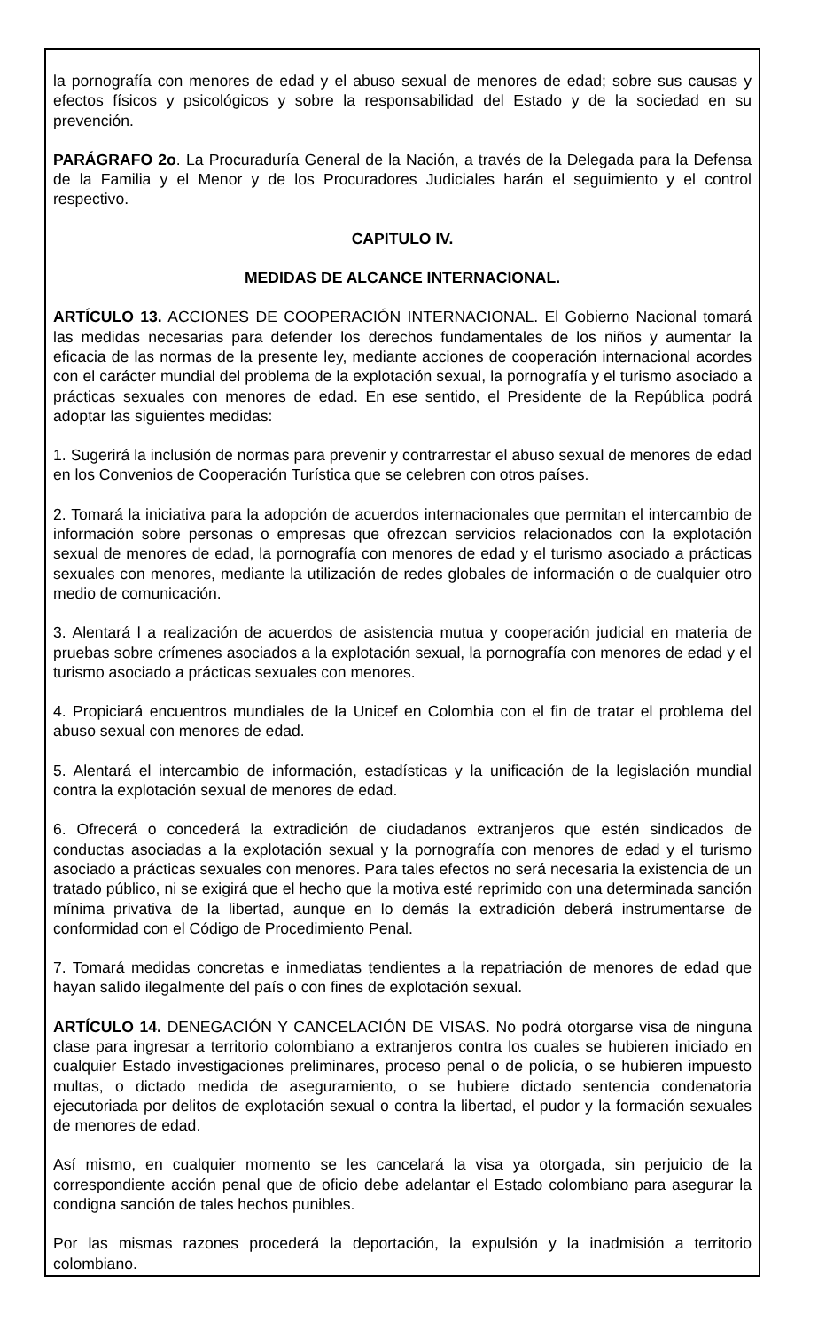la pornografía con menores de edad y el abuso sexual de menores de edad; sobre sus causas y efectos físicos y psicológicos y sobre la responsabilidad del Estado y de la sociedad en su prevención.
PARÁGRAFO 2o. La Procuraduría General de la Nación, a través de la Delegada para la Defensa de la Familia y el Menor y de los Procuradores Judiciales harán el seguimiento y el control respectivo.
CAPITULO IV.
MEDIDAS DE ALCANCE INTERNACIONAL.
ARTÍCULO 13. ACCIONES DE COOPERACIÓN INTERNACIONAL. El Gobierno Nacional tomará las medidas necesarias para defender los derechos fundamentales de los niños y aumentar la eficacia de las normas de la presente ley, mediante acciones de cooperación internacional acordes con el carácter mundial del problema de la explotación sexual, la pornografía y el turismo asociado a prácticas sexuales con menores de edad. En ese sentido, el Presidente de la República podrá adoptar las siguientes medidas:
1. Sugerirá la inclusión de normas para prevenir y contrarrestar el abuso sexual de menores de edad en los Convenios de Cooperación Turística que se celebren con otros países.
2. Tomará la iniciativa para la adopción de acuerdos internacionales que permitan el intercambio de información sobre personas o empresas que ofrezcan servicios relacionados con la explotación sexual de menores de edad, la pornografía con menores de edad y el turismo asociado a prácticas sexuales con menores, mediante la utilización de redes globales de información o de cualquier otro medio de comunicación.
3. Alentará l a realización de acuerdos de asistencia mutua y cooperación judicial en materia de pruebas sobre crímenes asociados a la explotación sexual, la pornografía con menores de edad y el turismo asociado a prácticas sexuales con menores.
4. Propiciará encuentros mundiales de la Unicef en Colombia con el fin de tratar el problema del abuso sexual con menores de edad.
5. Alentará el intercambio de información, estadísticas y la unificación de la legislación mundial contra la explotación sexual de menores de edad.
6. Ofrecerá o concederá la extradición de ciudadanos extranjeros que estén sindicados de conductas asociadas a la explotación sexual y la pornografía con menores de edad y el turismo asociado a prácticas sexuales con menores. Para tales efectos no será necesaria la existencia de un tratado público, ni se exigirá que el hecho que la motiva esté reprimido con una determinada sanción mínima privativa de la libertad, aunque en lo demás la extradición deberá instrumentarse de conformidad con el Código de Procedimiento Penal.
7. Tomará medidas concretas e inmediatas tendientes a la repatriación de menores de edad que hayan salido ilegalmente del país o con fines de explotación sexual.
ARTÍCULO 14. DENEGACIÓN Y CANCELACIÓN DE VISAS. No podrá otorgarse visa de ninguna clase para ingresar a territorio colombiano a extranjeros contra los cuales se hubieren iniciado en cualquier Estado investigaciones preliminares, proceso penal o de policía, o se hubieren impuesto multas, o dictado medida de aseguramiento, o se hubiere dictado sentencia condenatoria ejecutoriada por delitos de explotación sexual o contra la libertad, el pudor y la formación sexuales de menores de edad.
Así mismo, en cualquier momento se les cancelará la visa ya otorgada, sin perjuicio de la correspondiente acción penal que de oficio debe adelantar el Estado colombiano para asegurar la condigna sanción de tales hechos punibles.
Por las mismas razones procederá la deportación, la expulsión y la inadmisión a territorio colombiano.